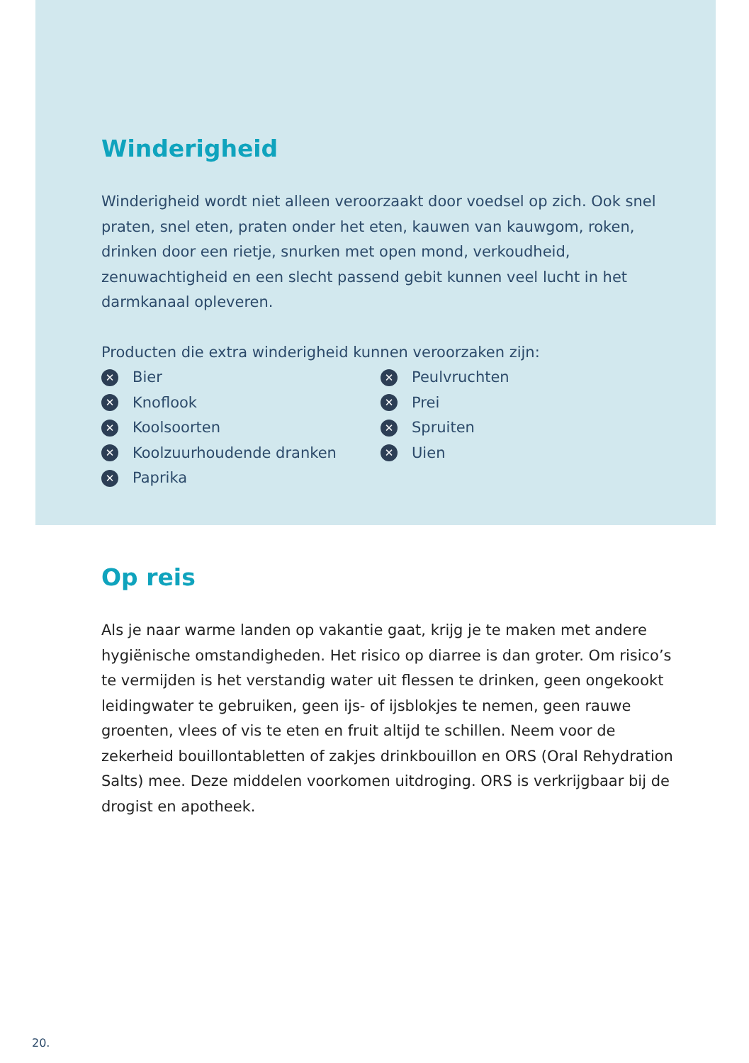Winderigheid
Winderigheid wordt niet alleen veroorzaakt door voedsel op zich. Ook snel praten, snel eten, praten onder het eten, kauwen van kauwgom, roken, drinken door een rietje, snurken met open mond, verkoudheid, zenuwachtigheid en een slecht passend gebit kunnen veel lucht in het darmkanaal opleveren.
Producten die extra winderigheid kunnen veroorzaken zijn:
✕ Bier
✕ Knoflook
✕ Koolsoorten
✕ Koolzuurhoudende dranken
✕ Paprika
✕ Peulvruchten
✕ Prei
✕ Spruiten
✕ Uien
Op reis
Als je naar warme landen op vakantie gaat, krijg je te maken met andere hygiënische omstandigheden. Het risico op diarree is dan groter. Om risico’s te vermijden is het verstandig water uit flessen te drinken, geen ongekookt leidingwater te gebruiken, geen ijs- of ijsblokjes te nemen, geen rauwe groenten, vlees of vis te eten en fruit altijd te schillen. Neem voor de zekerheid bouillontabletten of zakjes drinkbouillon en ORS (Oral Rehydration Salts) mee. Deze middelen voorkomen uitdroging. ORS is verkrijgbaar bij de drogist en apotheek.
20.